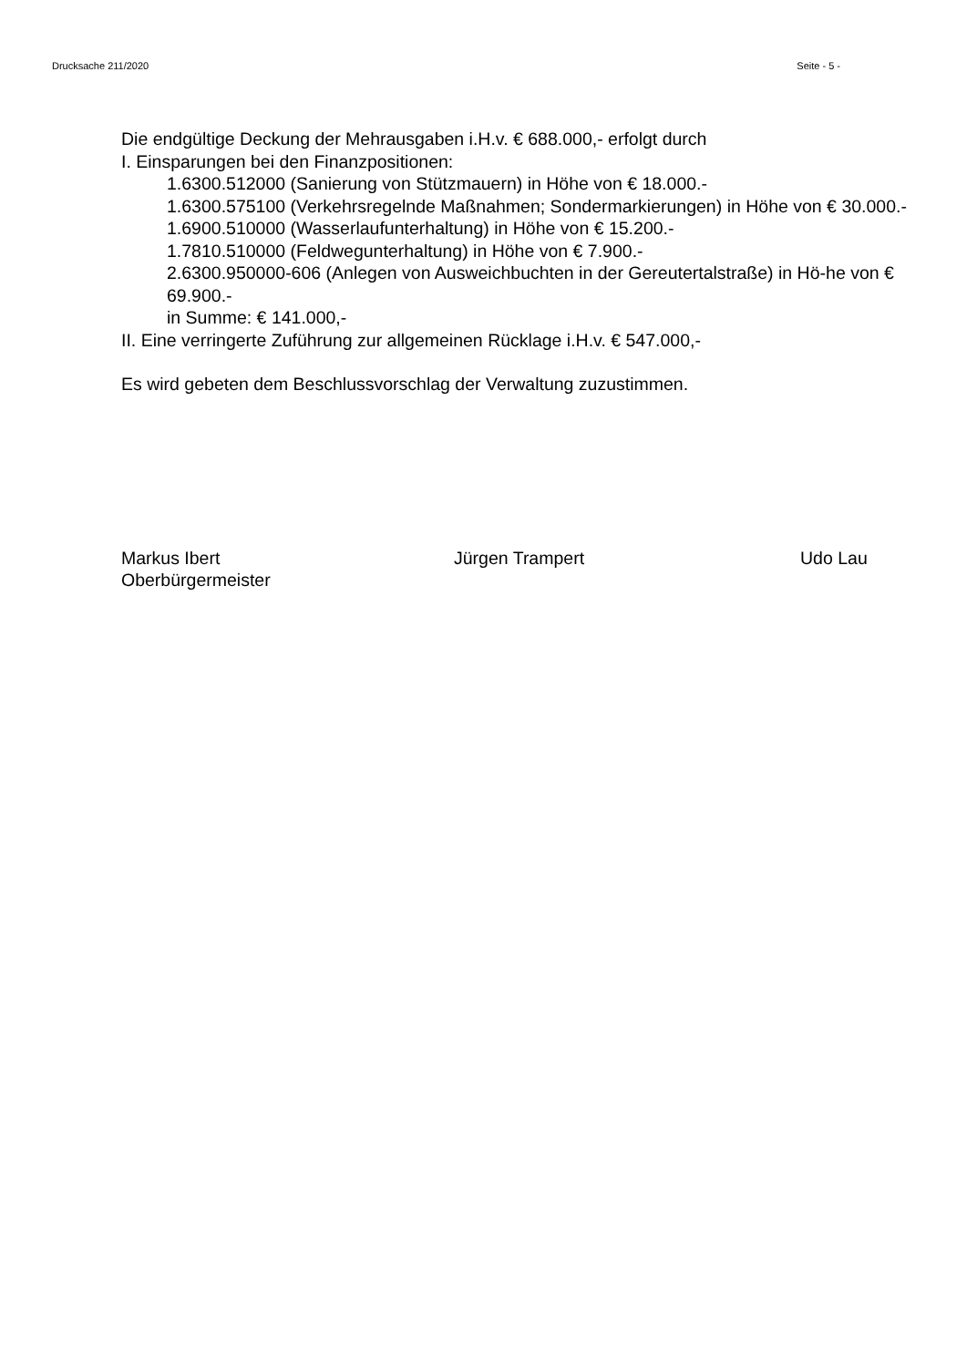Drucksache 211/2020 Seite - 5 -
Die endgültige Deckung der Mehrausgaben i.H.v. € 688.000,- erfolgt durch
I. Einsparungen bei den Finanzpositionen:
1.6300.512000 (Sanierung von Stützmauern) in Höhe von € 18.000.-
1.6300.575100 (Verkehrsregelnde Maßnahmen; Sondermarkierungen) in Höhe von € 30.000.-
1.6900.510000 (Wasserlaufunterhaltung) in Höhe von € 15.200.-
1.7810.510000 (Feldwegunterhaltung) in Höhe von € 7.900.-
2.6300.950000-606 (Anlegen von Ausweichbuchten in der Gereutertalstraße) in Hö-he von € 69.900.-
in Summe: € 141.000,-
II. Eine verringerte Zuführung zur allgemeinen Rücklage i.H.v. € 547.000,-
Es wird gebeten dem Beschlussvorschlag der Verwaltung zuzustimmen.
Markus Ibert
Oberbürgermeister
Jürgen Trampert Udo Lau